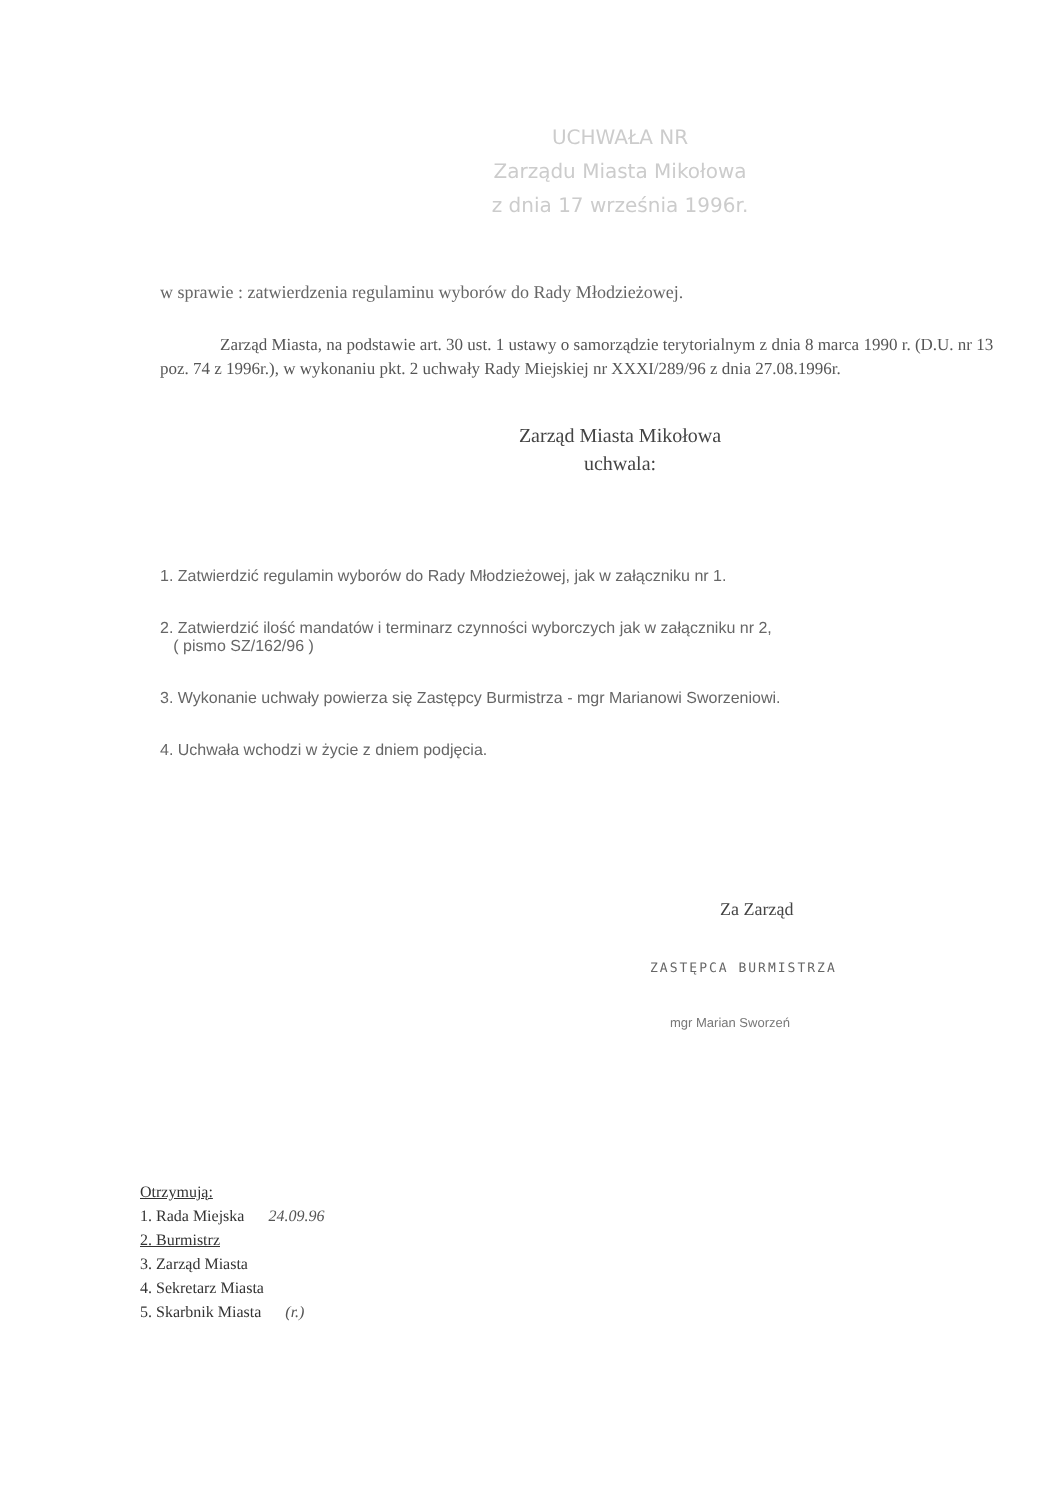UCHWAŁA NR
Zarządu Miasta Mikołowa
z dnia 17 września 1996r.
w sprawie : zatwierdzenia regulaminu wyborów do Rady Młodzieżowej.
Zarząd Miasta, na podstawie art. 30 ust. 1 ustawy o samorządzie terytorialnym z dnia 8 marca 1990 r. (D.U. nr 13 poz. 74 z 1996r.), w wykonaniu pkt. 2 uchwały Rady Miejskiej nr XXXI/289/96 z dnia 27.08.1996r.
Zarząd Miasta Mikołowa
uchwala:
1. Zatwierdzić regulamin wyborów do Rady Młodzieżowej, jak w załączniku nr 1.
2. Zatwierdzić ilość mandatów i terminarz czynności wyborczych jak w załączniku nr 2,
( pismo SZ/162/96 )
3. Wykonanie uchwały powierza się Zastępcy Burmistrza - mgr Marianowi Sworzeniowi.
4. Uchwała wchodzi w życie z dniem podjęcia.
Za Zarząd
ZASTĘPCA BURMISTRZA
mgr Marian Sworzeń
Otrzymują:
1. Rada Miejska 24.09.96
2. Burmistrz
3. Zarząd Miasta
4. Sekretarz Miasta
5. Skarbnik Miasta (r.)